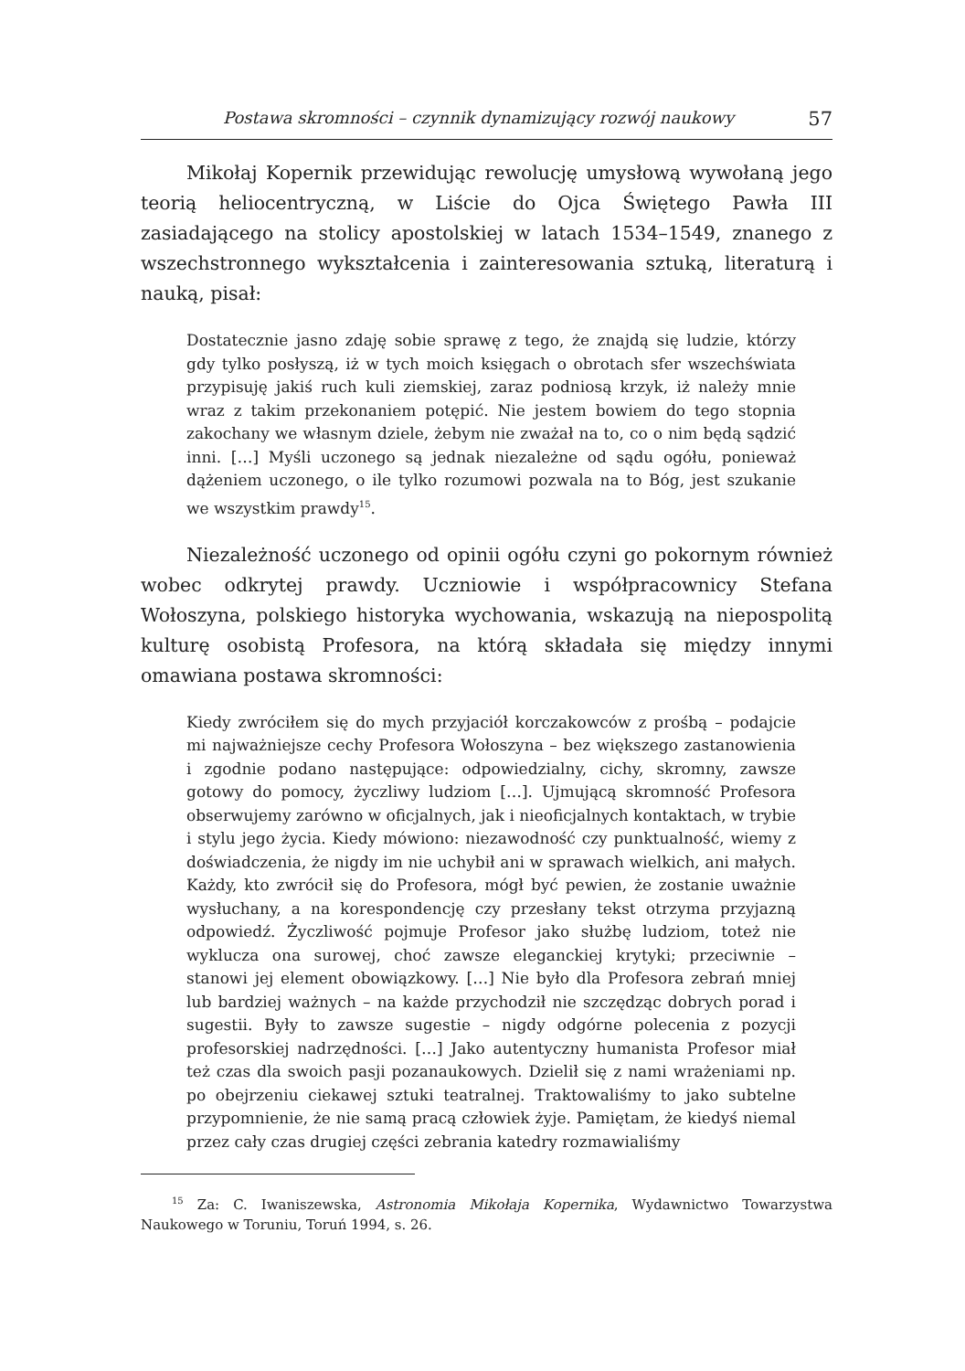Postawa skromności – czynnik dynamizujący rozwój naukowy 57
Mikołaj Kopernik przewidując rewolucję umysłową wywołaną jego teorią heliocentryczną, w Liście do Ojca Świętego Pawła III zasiadającego na stolicy apostolskiej w latach 1534–1549, znanego z wszechstronnego wykształcenia i zainteresowania sztuką, literaturą i nauką, pisał:
Dostatecznie jasno zdaję sobie sprawę z tego, że znajdą się ludzie, którzy gdy tylko posłyszą, iż w tych moich księgach o obrotach sfer wszechświata przypisuję jakiś ruch kuli ziemskiej, zaraz podniosą krzyk, iż należy mnie wraz z takim przekonaniem potępić. Nie jestem bowiem do tego stopnia zakochany we własnym dziele, żebym nie zważał na to, co o nim będą sądzić inni. […] Myśli uczonego są jednak niezależne od sądu ogółu, ponieważ dążeniem uczonego, o ile tylko rozumowi pozwala na to Bóg, jest szukanie we wszystkim prawdy<sup>15</sup>.
Niezależność uczonego od opinii ogółu czyni go pokornym również wobec odkrytej prawdy. Uczniowie i współpracownicy Stefana Wołoszyna, polskiego historyka wychowania, wskazują na niepospolitą kulturę osobistą Profesora, na którą składała się między innymi omawiana postawa skromności:
Kiedy zwróciłem się do mych przyjaciół korczakowców z prośbą – podajcie mi najważniejsze cechy Profesora Wołoszyna – bez większego zastanowienia i zgodnie podano następujące: odpowiedzialny, cichy, skromny, zawsze gotowy do pomocy, życzliwy ludziom […]. Ujmującą skromność Profesora obserwujemy zarówno w oficjalnych, jak i nieoficjalnych kontaktach, w trybie i stylu jego życia. Kiedy mówiono: niezawodność czy punktualność, wiemy z doświadczenia, że nigdy im nie uchybił ani w sprawach wielkich, ani małych. Każdy, kto zwrócił się do Profesora, mógł być pewien, że zostanie uważnie wysłuchany, a na korespondencję czy przesłany tekst otrzyma przyjazną odpowiedź. Życzliwość pojmuje Profesor jako służbę ludziom, toteż nie wyklucza ona surowej, choć zawsze eleganckiej krytyki; przeciwnie – stanowi jej element obowiązkowy. […] Nie było dla Profesora zebrań mniej lub bardziej ważnych – na każde przychodził nie szczędząc dobrych porad i sugestii. Były to zawsze sugestie – nigdy odgórne polecenia z pozycji profesorskiej nadrzędności. […] Jako autentyczny humanista Profesor miał też czas dla swoich pasji pozanaukowych. Dzielił się z nami wrażeniami np. po obejrzeniu ciekawej sztuki teatralnej. Traktowaliśmy to jako subtelne przypomnienie, że nie samą pracą człowiek żyje. Pamiętam, że kiedyś niemal przez cały czas drugiej części zebrania katedry rozmawialiśmy
<sup>15</sup> Za: C. Iwaniszewska, Astronomia Mikołaja Kopernika, Wydawnictwo Towarzystwa Naukowego w Toruniu, Toruń 1994, s. 26.